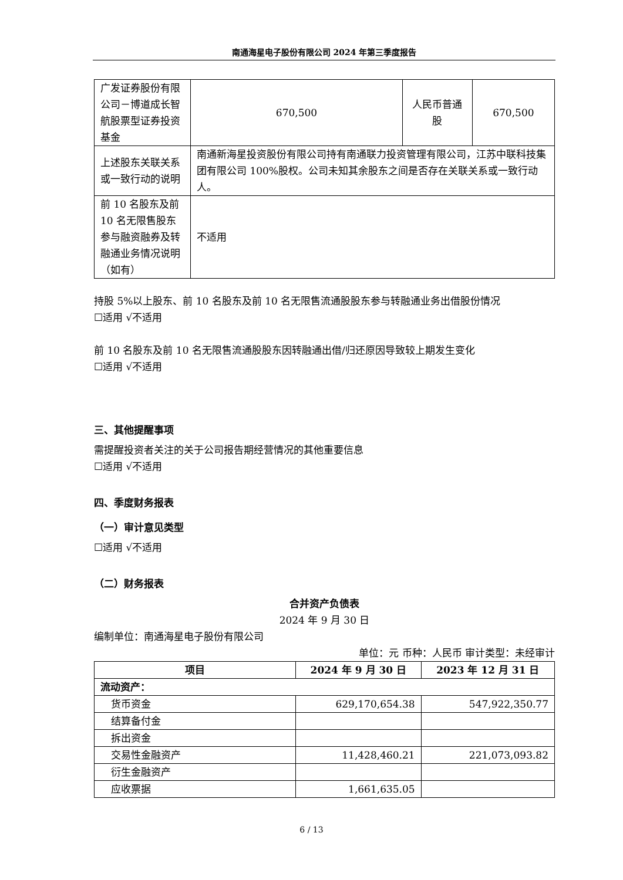南通海星电子股份有限公司 2024 年第三季度报告
| 广发证券股份有限公司－博道成长智航股票型证券投资基金 | 670,500 | 人民币普通股 | 670,500 |
| 上述股东关联关系或一致行动的说明 | 南通新海星投资股份有限公司持有南通联力投资管理有限公司，江苏中联科技集团有限公司 100%股权。公司未知其余股东之间是否存在关联关系或一致行动人。 | | |
| 前 10 名股东及前 10 名无限售股东参与融资融券及转融通业务情况说明（如有） | 不适用 | | |
持股 5%以上股东、前 10 名股东及前 10 名无限售流通股股东参与转融通业务出借股份情况
☐适用 √不适用
前 10 名股东及前 10 名无限售流通股股东因转融通出借/归还原因导致较上期发生变化
☐适用 √不适用
三、其他提醒事项
需提醒投资者关注的关于公司报告期经营情况的其他重要信息
☐适用 √不适用
四、季度财务报表
（一）审计意见类型
☐适用 √不适用
（二）财务报表
合并资产负债表
2024 年 9 月 30 日
编制单位：南通海星电子股份有限公司
单位：元 币种：人民币 审计类型：未经审计
| 项目 | 2024 年 9 月 30 日 | 2023 年 12 月 31 日 |
| --- | --- | --- |
| 流动资产： | | |
| 货币资金 | 629,170,654.38 | 547,922,350.77 |
| 结算备付金 | | |
| 拆出资金 | | |
| 交易性金融资产 | 11,428,460.21 | 221,073,093.82 |
| 衍生金融资产 | | |
| 应收票据 | 1,661,635.05 | |
6 / 13